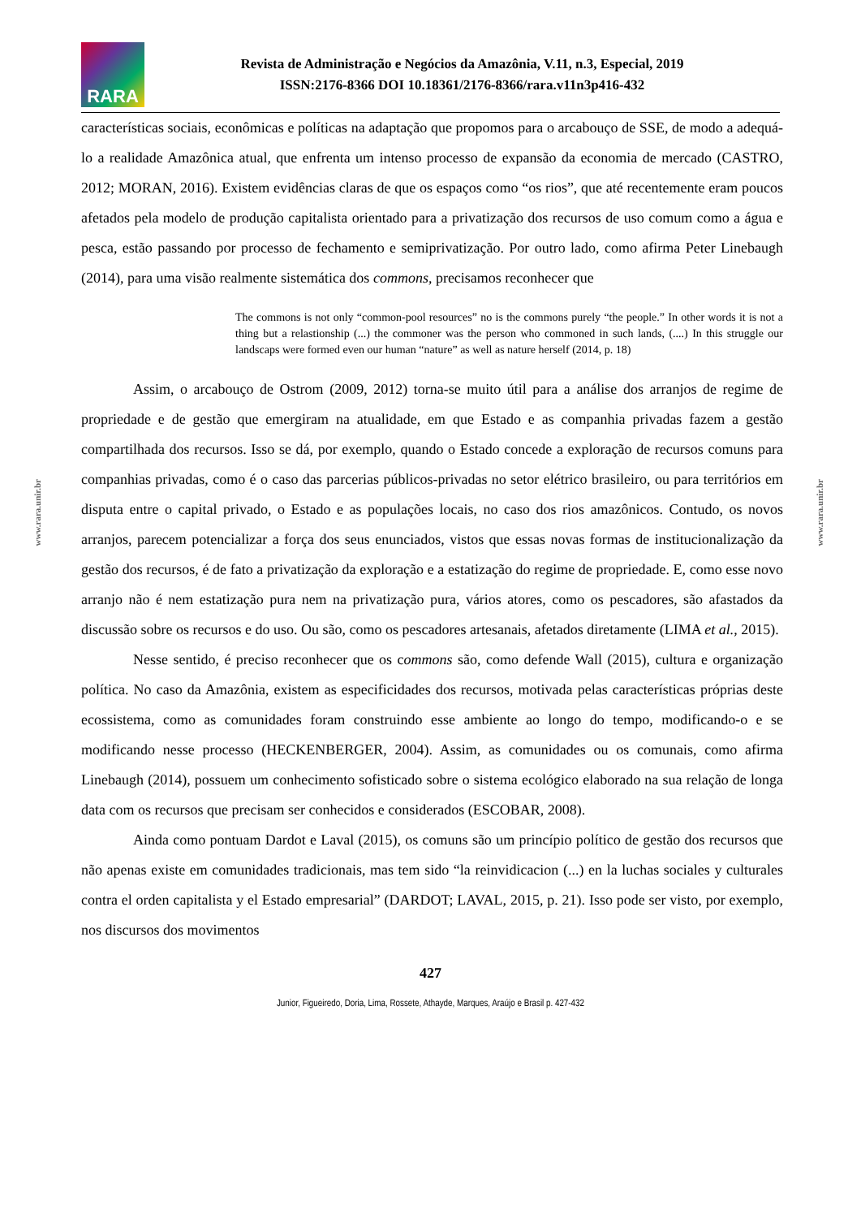RARA
Revista de Administração e Negócios da Amazônia, V.11, n.3, Especial, 2019
ISSN:2176-8366 DOI 10.18361/2176-8366/rara.v11n3p416-432
www.rara.unir.br
www.rara.unir.br
características sociais, econômicas e políticas na adaptação que propomos para o arcabouço de SSE, de modo a adequá-lo a realidade Amazônica atual, que enfrenta um intenso processo de expansão da economia de mercado (CASTRO, 2012; MORAN, 2016). Existem evidências claras de que os espaços como “os rios”, que até recentemente eram poucos afetados pela modelo de produção capitalista orientado para a privatização dos recursos de uso comum como a água e pesca, estão passando por processo de fechamento e semiprivatização. Por outro lado, como afirma Peter Linebaugh (2014), para uma visão realmente sistemática dos commons, precisamos reconhecer que
The commons is not only “common-pool resources” no is the commons purely “the people.” In other words it is not a thing but a relastionship (...) the commoner was the person who commoned in such lands, (....) In this struggle our landscaps were formed even our human “nature” as well as nature herself (2014, p. 18)
Assim, o arcabouço de Ostrom (2009, 2012) torna-se muito útil para a análise dos arranjos de regime de propriedade e de gestão que emergiram na atualidade, em que Estado e as companhia privadas fazem a gestão compartilhada dos recursos. Isso se dá, por exemplo, quando o Estado concede a exploração de recursos comuns para companhias privadas, como é o caso das parcerias públicos-privadas no setor elétrico brasileiro, ou para territórios em disputa entre o capital privado, o Estado e as populações locais, no caso dos rios amazônicos. Contudo, os novos arranjos, parecem potencializar a força dos seus enunciados, vistos que essas novas formas de institucionalização da gestão dos recursos, é de fato a privatização da exploração e a estatização do regime de propriedade. E, como esse novo arranjo não é nem estatização pura nem na privatização pura, vários atores, como os pescadores, são afastados da discussão sobre os recursos e do uso. Ou são, como os pescadores artesanais, afetados diretamente (LIMA et al., 2015).
Nesse sentido, é preciso reconhecer que os commons são, como defende Wall (2015), cultura e organização política. No caso da Amazônia, existem as especificidades dos recursos, motivada pelas características próprias deste ecossistema, como as comunidades foram construindo esse ambiente ao longo do tempo, modificando-o e se modificando nesse processo (HECKENBERGER, 2004). Assim, as comunidades ou os comunais, como afirma Linebaugh (2014), possuem um conhecimento sofisticado sobre o sistema ecológico elaborado na sua relação de longa data com os recursos que precisam ser conhecidos e considerados (ESCOBAR, 2008).
Ainda como pontuam Dardot e Laval (2015), os comuns são um princípio político de gestão dos recursos que não apenas existe em comunidades tradicionais, mas tem sido “la reinvidicacion (...) en la luchas sociales y culturales contra el orden capitalista y el Estado empresarial” (DARDOT; LAVAL, 2015, p. 21). Isso pode ser visto, por exemplo, nos discursos dos movimentos
427
Junior, Figueiredo, Doria, Lima, Rossete, Athayde, Marques, Araújo e Brasil p. 427-432